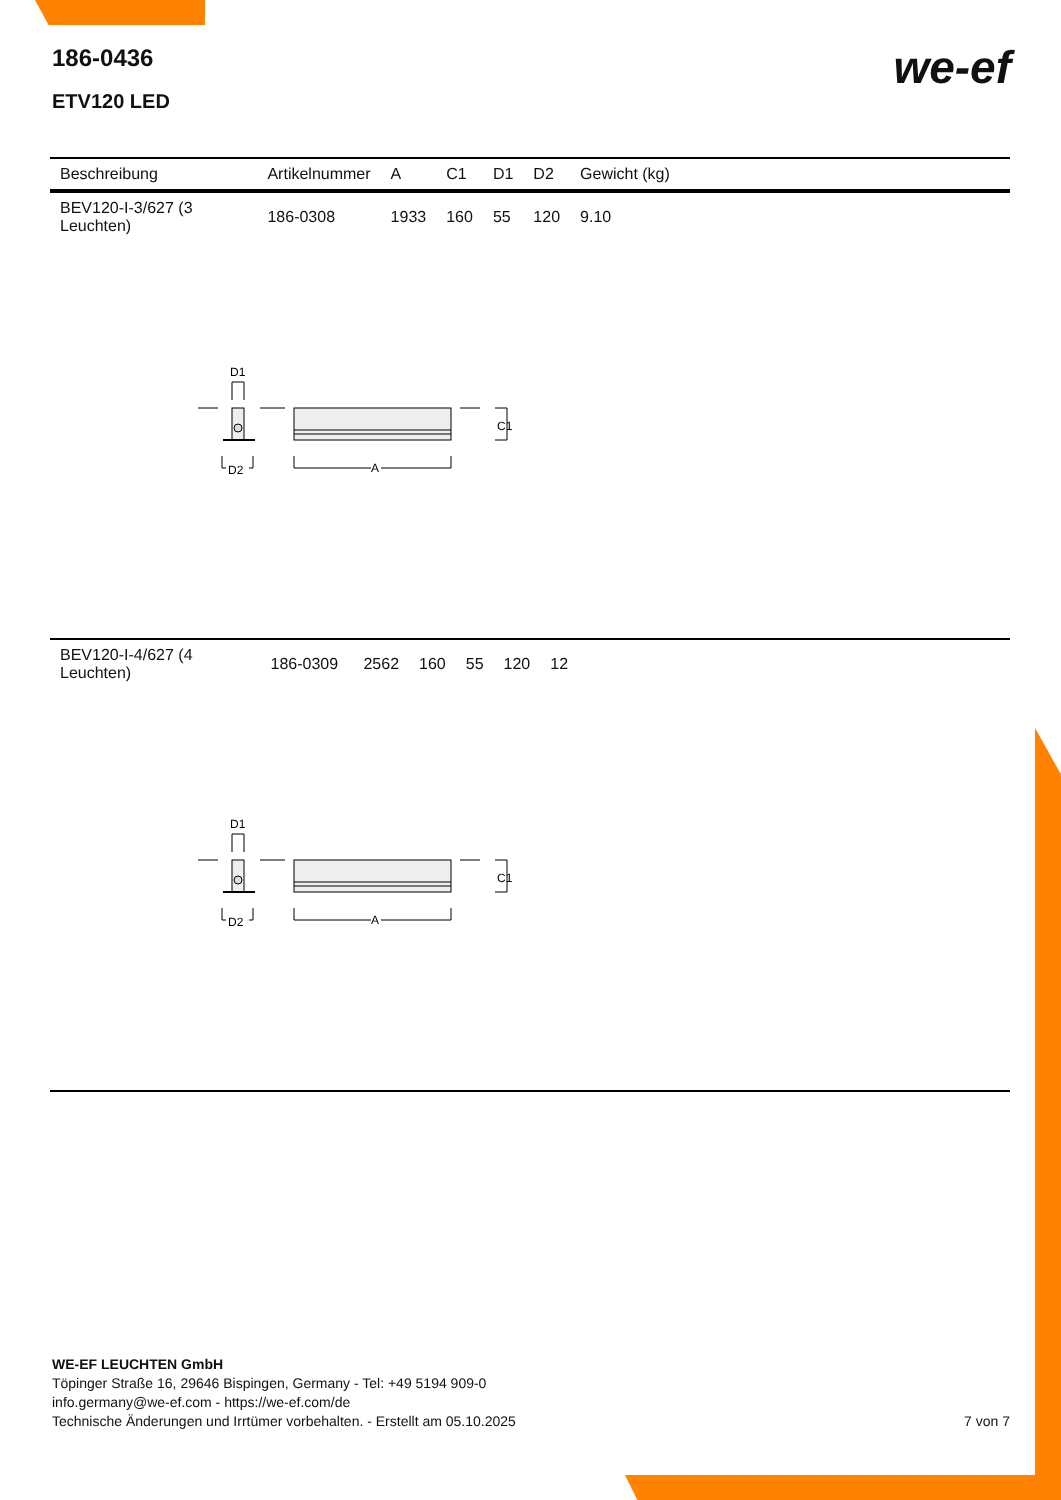186-0436
ETV120 LED
we-ef
| Beschreibung | Artikelnummer | A | C1 | D1 | D2 | Gewicht (kg) |
| --- | --- | --- | --- | --- | --- | --- |
| BEV120-I-3/627 (3 Leuchten) | 186-0308 | 1933 | 160 | 55 | 120 | 9.10 |
| BEV120-I-4/627 (4 Leuchten) | 186-0309 | 2562 | 160 | 55 | 120 | 12 |
D1
C1
D2
A
D1
C1
D2
A
WE-EF LEUCHTEN GmbH
Töpinger Straße 16, 29646 Bispingen, Germany - Tel: +49 5194 909-0
info.germany@we-ef.com - https://we-ef.com/de
Technische Änderungen und Irrtümer vorbehalten. - Erstellt am 05.10.2025 7 von 7